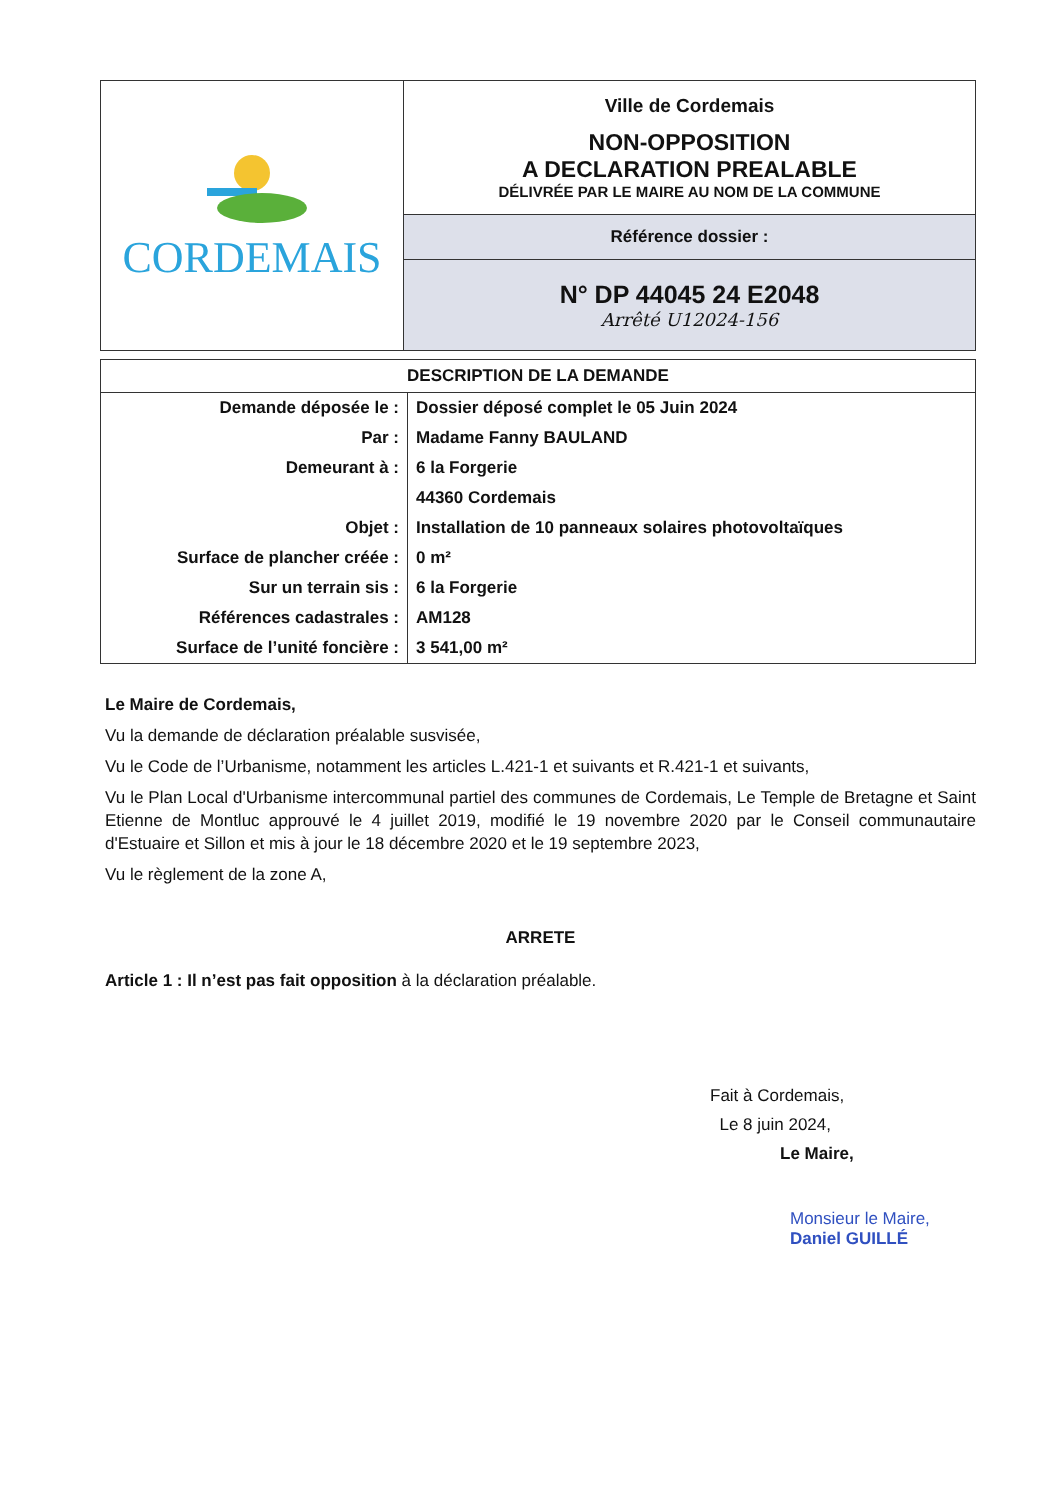| CORDEMAIS | Ville de Cordemais NON-OPPOSITION A DECLARATION PREALABLE DÉLIVRÉE PAR LE MAIRE AU NOM DE LA COMMUNE |
| | Référence dossier : |
| | N° DP 44045 24 E2048 Arrêté U12024-156 |
| DESCRIPTION DE LA DEMANDE | |
| --- | --- |
| Demande déposée le : | Dossier déposé complet le 05 Juin 2024 |
| Par : | Madame Fanny BAULAND |
| Demeurant à : | 6 la Forgerie |
| | 44360 Cordemais |
| Objet : | Installation de 10 panneaux solaires photovoltaïques |
| Surface de plancher créée : | 0 m² |
| Sur un terrain sis : | 6 la Forgerie |
| Références cadastrales : | AM128 |
| Surface de l’unité foncière : | 3 541,00 m² |
Le Maire de Cordemais,
Vu la demande de déclaration préalable susvisée,
Vu le Code de l’Urbanisme, notamment les articles L.421-1 et suivants et R.421-1 et suivants,
Vu le Plan Local d'Urbanisme intercommunal partiel des communes de Cordemais, Le Temple de Bretagne et Saint Etienne de Montluc approuvé le 4 juillet 2019, modifié le 19 novembre 2020 par le Conseil communautaire d'Estuaire et Sillon et mis à jour le 18 décembre 2020 et le 19 septembre 2023,
Vu le règlement de la zone A,
ARRETE
Article 1 : Il n’est pas fait opposition à la déclaration préalable.
Fait à Cordemais,
Le 8 juin 2024,
Le Maire,
Monsieur le Maire,
Daniel GUILLÉ